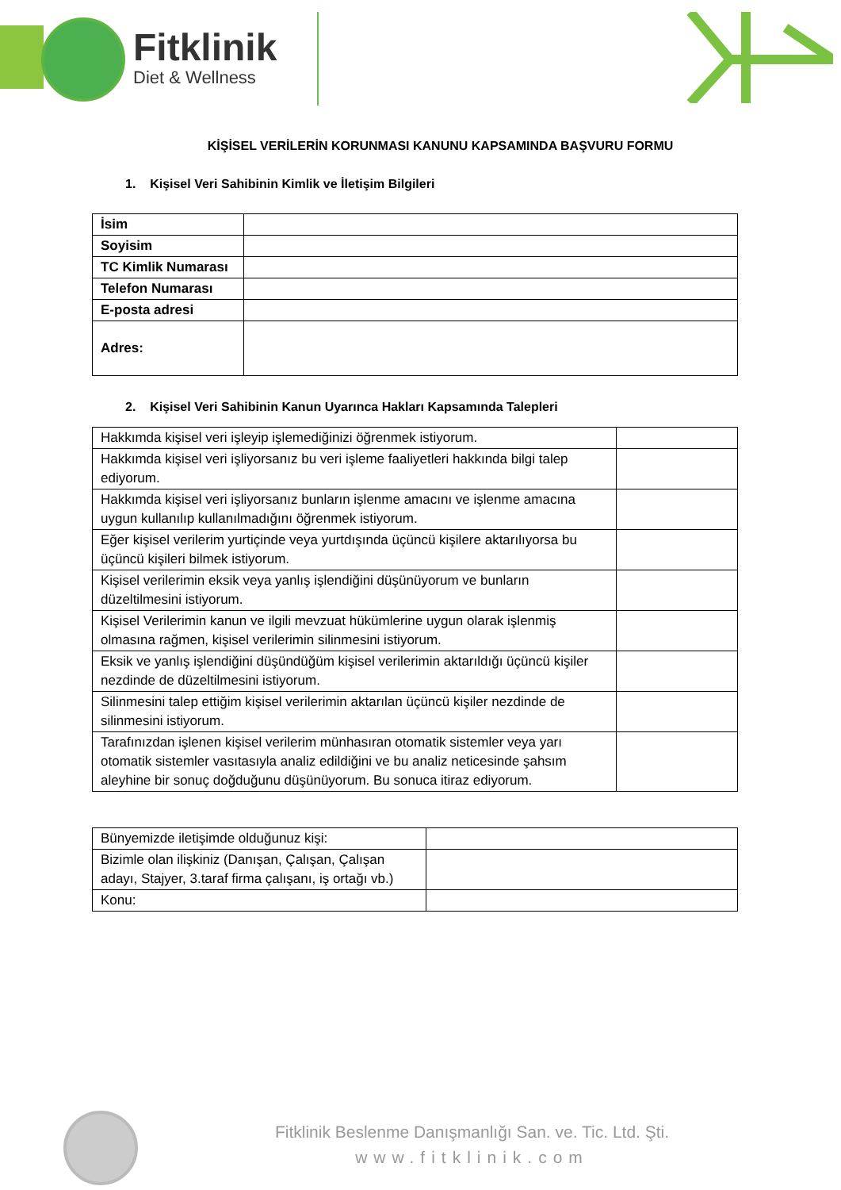Fitklinik
Diet & Wellness
KİŞİSEL VERİLERİN KORUNMASI KANUNU KAPSAMINDA BAŞVURU FORMU
1. Kişisel Veri Sahibinin Kimlik ve İletişim Bilgileri
| İsim | |
| Soyisim | |
| TC Kimlik Numarası | |
| Telefon Numarası | |
| E-posta adresi | |
| Adres: | |
2. Kişisel Veri Sahibinin Kanun Uyarınca Hakları Kapsamında Talepleri
| Hakkımda kişisel veri işleyip işlemediğinizi öğrenmek istiyorum. | |
| Hakkımda kişisel veri işliyorsanız bu veri işleme faaliyetleri hakkında bilgi talep ediyorum. | |
| Hakkımda kişisel veri işliyorsanız bunların işlenme amacını ve işlenme amacına uygun kullanılıp kullanılmadığını öğrenmek istiyorum. | |
| Eğer kişisel verilerim yurtiçinde veya yurtdışında üçüncü kişilere aktarılıyorsa bu üçüncü kişileri bilmek istiyorum. | |
| Kişisel verilerimin eksik veya yanlış işlendiğini düşünüyorum ve bunların düzeltilmesini istiyorum. | |
| Kişisel Verilerimin kanun ve ilgili mevzuat hükümlerine uygun olarak işlenmiş olmasına rağmen, kişisel verilerimin silinmesini istiyorum. | |
| Eksik ve yanlış işlendiğini düşündüğüm kişisel verilerimin aktarıldığı üçüncü kişiler nezdinde de düzeltilmesini istiyorum. | |
| Silinmesini talep ettiğim kişisel verilerimin aktarılan üçüncü kişiler nezdinde de silinmesini istiyorum. | |
| Tarafınızdan işlenen kişisel verilerim münhasıran otomatik sistemler veya yarı otomatik sistemler vasıtasıyla analiz edildiğini ve bu analiz neticesinde şahsım aleyhine bir sonuç doğduğunu düşünüyorum. Bu sonuca itiraz ediyorum. | |
| Bünyemizde iletişimde olduğunuz kişi: | |
| Bizimle olan ilişkiniz (Danışan, Çalışan, Çalışan adayı, Stajyer, 3.taraf firma çalışanı, iş ortağı vb.) | |
| Konu: | |
Fitklinik Beslenme Danışmanlığı San. ve. Tic. Ltd. Şti.
www.fitklinik.com